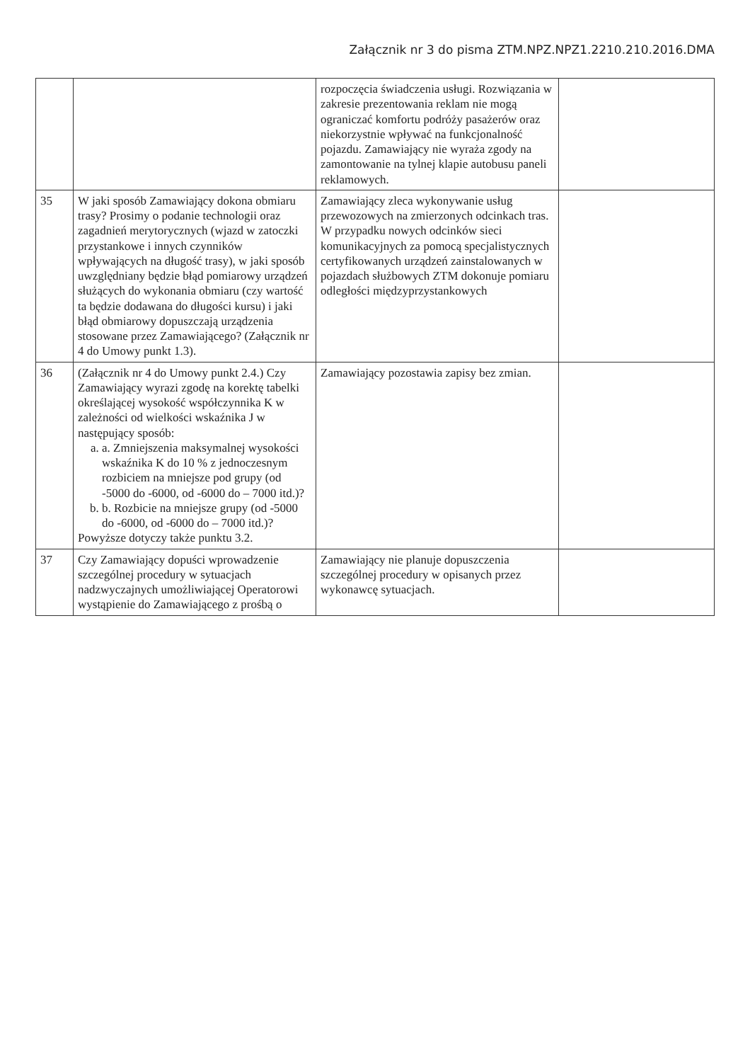Załącznik nr 3 do pisma ZTM.NPZ.NPZ1.2210.210.2016.DMA
| | | rozpoczęcia świadczenia usługi. Rozwiązania w zakresie prezentowania reklam nie mogą ograniczać komfortu podróży pasażerów oraz niekorzystnie wpływać na funkcjonalność pojazdu. Zamawiający nie wyraża zgody na zamontowanie na tylnej klapie autobusu paneli reklamowych. | |
| 35 | W jaki sposób Zamawiający dokona obmiaru trasy? Prosimy o podanie technologii oraz zagadnień merytorycznych (wjazd w zatoczki przystankowe i innych czynników wpływających na długość trasy), w jaki sposób uwzględniany będzie błąd pomiarowy urządzeń służących do wykonania obmiaru (czy wartość ta będzie dodawana do długości kursu) i jaki błąd obmiarowy dopuszczają urządzenia stosowane przez Zamawiającego? (Załącznik nr 4 do Umowy punkt 1.3). | Zamawiający zleca wykonywanie usług przewozowych na zmierzonych odcinkach tras. W przypadku nowych odcinków sieci komunikacyjnych za pomocą specjalistycznych certyfikowanych urządzeń zainstalowanych w pojazdach służbowych ZTM dokonuje pomiaru odległości międzyprzystankowych | |
| 36 | (Załącznik nr 4 do Umowy punkt 2.4.) Czy Zamawiający wyrazi zgodę na korektę tabelki określającej wysokość współczynnika K w zależności od wielkości wskaźnika J w następujący sposób: a. a. Zmniejszenia maksymalnej wysokości wskaźnika K do 10 % z jednoczesnym rozbiciem na mniejsze pod grupy (od -5000 do -6000, od -6000 do – 7000 itd.)? b. b. Rozbicie na mniejsze grupy (od -5000 do -6000, od -6000 do – 7000 itd.)? Powyższe dotyczy także punktu 3.2. | Zamawiający pozostawia zapisy bez zmian. | |
| 37 | Czy Zamawiający dopuści wprowadzenie szczególnej procedury w sytuacjach nadzwyczajnych umożliwiającej Operatorowi wystąpienie do Zamawiającego z prośbą o | Zamawiający nie planuje dopuszczenia szczególnej procedury w opisanych przez wykonawcę sytuacjach. | |